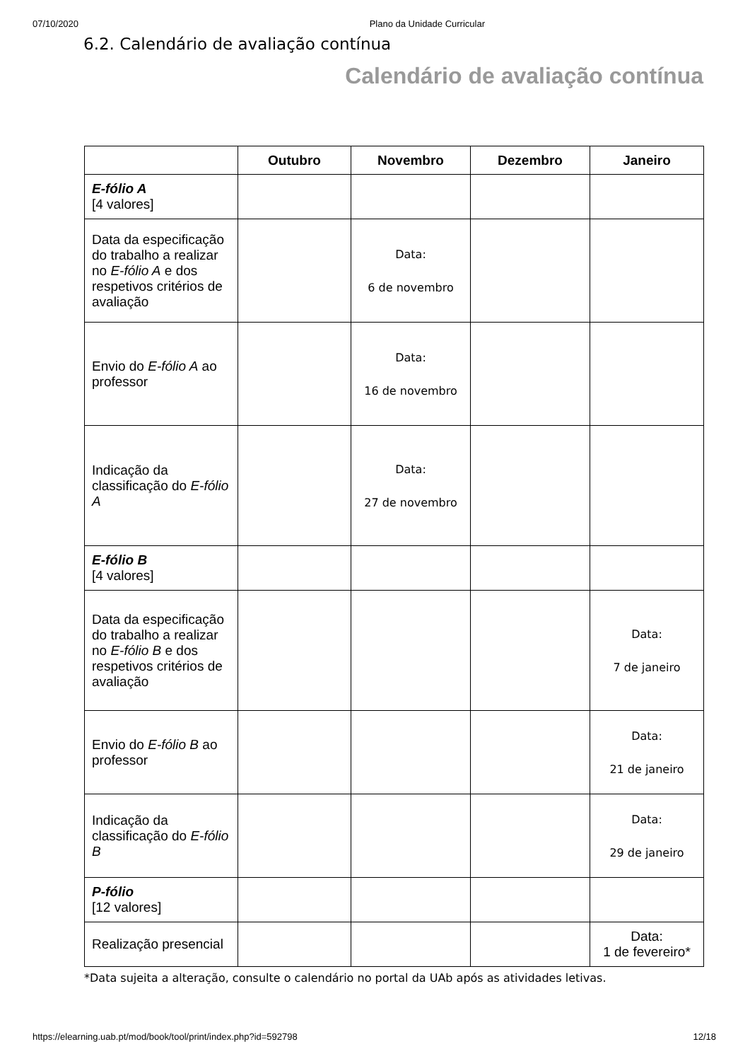07/10/2020 Plano da Unidade Curricular
6.2. Calendário de avaliação contínua
Calendário de avaliação contínua
| | Outubro | Novembro | Dezembro | Janeiro |
| --- | --- | --- | --- | --- |
| E-fólio A [4 valores] | | | | |
| Data da especificação do trabalho a realizar no E-fólio A e dos respetivos critérios de avaliação | | Data: 6 de novembro | | |
| Envio do E-fólio A ao professor | | Data: 16 de novembro | | |
| Indicação da classificação do E-fólio A | | Data: 27 de novembro | | |
| E-fólio B [4 valores] | | | | |
| Data da especificação do trabalho a realizar no E-fólio B e dos respetivos critérios de avaliação | | | | Data: 7 de janeiro |
| Envio do E-fólio B ao professor | | | | Data: 21 de janeiro |
| Indicação da classificação do E-fólio B | | | | Data: 29 de janeiro |
| P-fólio [12 valores] | | | | |
| Realização presencial | | | | Data: 1 de fevereiro* |
*Data sujeita a alteração, consulte o calendário no portal da UAb após as atividades letivas.
https://elearning.uab.pt/mod/book/tool/print/index.php?id=592798 12/18